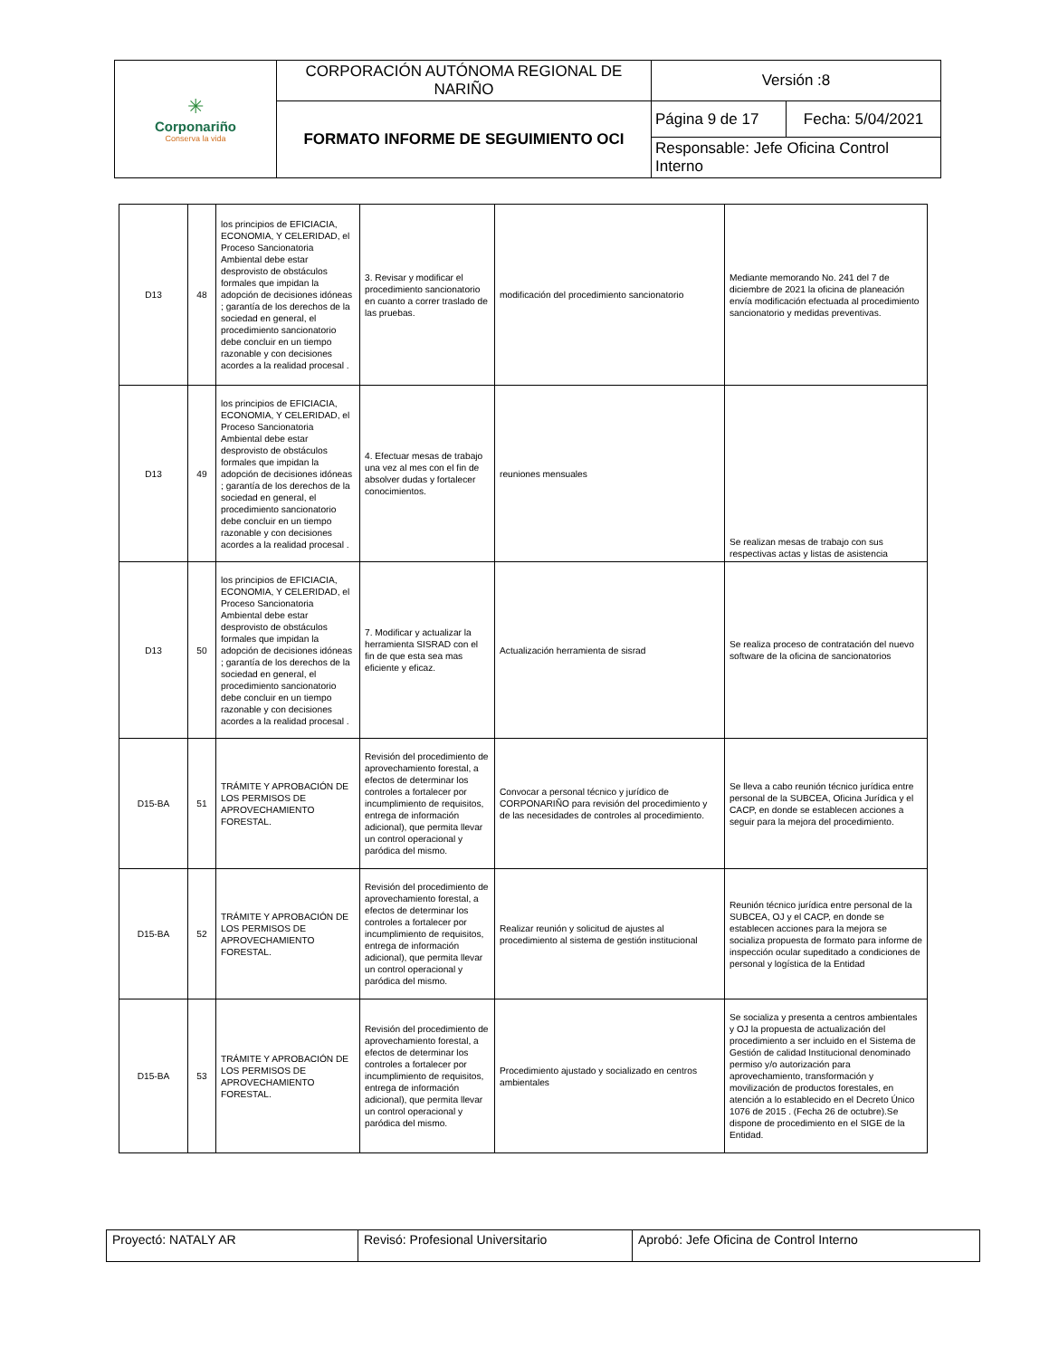| ✳ Corponariño Conserva la vida | CORPORACIÓN AUTÓNOMA REGIONAL DE NARIÑO | Versión :8 | |
| | FORMATO INFORME DE SEGUIMIENTO OCI | Página 9 de 17 | Fecha: 5/04/2021 |
| | | Responsable: Jefe Oficina Control Interno | |
| D13 | 48 | los principios de EFICIACIA, ECONOMIA, Y CELERIDAD, el Proceso Sancionatoria Ambiental debe estar desprovisto de obstáculos formales que impidan la adopción de decisiones idóneas ; garantía de los derechos de la sociedad en general, el procedimiento sancionatorio debe concluir en un tiempo razonable y con decisiones acordes a la realidad procesal . | 3. Revisar y modificar el procedimiento sancionatorio en cuanto a correr traslado de las pruebas. | modificación del procedimiento sancionatorio | Mediante memorando No. 241 del 7 de diciembre de 2021 la oficina de planeación envía modificación efectuada al procedimiento sancionatorio y medidas preventivas. |
| D13 | 49 | los principios de EFICIACIA, ECONOMIA, Y CELERIDAD, el Proceso Sancionatoria Ambiental debe estar desprovisto de obstáculos formales que impidan la adopción de decisiones idóneas ; garantía de los derechos de la sociedad en general, el procedimiento sancionatorio debe concluir en un tiempo razonable y con decisiones acordes a la realidad procesal . | 4. Efectuar mesas de trabajo una vez al mes con el fin de absolver dudas y fortalecer conocimientos. | reuniones mensuales | Se realizan mesas de trabajo con sus respectivas actas y listas de asistencia |
| D13 | 50 | los principios de EFICIACIA, ECONOMIA, Y CELERIDAD, el Proceso Sancionatoria Ambiental debe estar desprovisto de obstáculos formales que impidan la adopción de decisiones idóneas ; garantía de los derechos de la sociedad en general, el procedimiento sancionatorio debe concluir en un tiempo razonable y con decisiones acordes a la realidad procesal . | 7. Modificar y actualizar la herramienta SISRAD con el fin de que esta sea mas eficiente y eficaz. | Actualización herramienta de sisrad | Se realiza proceso de contratación del nuevo software de la oficina de sancionatorios |
| D15-BA | 51 | TRÁMITE Y APROBACIÓN DE LOS PERMISOS DE APROVECHAMIENTO FORESTAL. | Revisión del procedimiento de aprovechamiento forestal, a efectos de determinar los controles a fortalecer por incumplimiento de requisitos, entrega de información adicional), que permita llevar un control operacional y paródica del mismo. | Convocar a personal técnico y jurídico de CORPONARIÑO para revisión del procedimiento y de las necesidades de controles al procedimiento. | Se lleva a cabo reunión técnico jurídica entre personal de la SUBCEA, Oficina Jurídica y el CACP, en donde se establecen acciones a seguir para la mejora del procedimiento. |
| D15-BA | 52 | TRÁMITE Y APROBACIÓN DE LOS PERMISOS DE APROVECHAMIENTO FORESTAL. | Revisión del procedimiento de aprovechamiento forestal, a efectos de determinar los controles a fortalecer por incumplimiento de requisitos, entrega de información adicional), que permita llevar un control operacional y paródica del mismo. | Realizar reunión y solicitud de ajustes al procedimiento al sistema de gestión institucional | Reunión técnico jurídica entre personal de la SUBCEA, OJ y el CACP, en donde se establecen acciones para la mejora se socializa propuesta de formato para informe de inspección ocular supeditado a condiciones de personal y logística de la Entidad |
| D15-BA | 53 | TRÁMITE Y APROBACIÓN DE LOS PERMISOS DE APROVECHAMIENTO FORESTAL. | Revisión del procedimiento de aprovechamiento forestal, a efectos de determinar los controles a fortalecer por incumplimiento de requisitos, entrega de información adicional), que permita llevar un control operacional y paródica del mismo. | Procedimiento ajustado y socializado en centros ambientales | Se socializa y presenta a centros ambientales y OJ la propuesta de actualización del procedimiento a ser incluido en el Sistema de Gestión de calidad Institucional denominado permiso y/o autorización para aprovechamiento, transformación y movilización de productos forestales, en atención a lo establecido en el Decreto Único 1076 de 2015 . (Fecha 26 de octubre).Se dispone de procedimiento en el SIGE de la Entidad. |
| Proyectó: NATALY AR | Revisó: Profesional Universitario | Aprobó: Jefe Oficina de Control Interno |